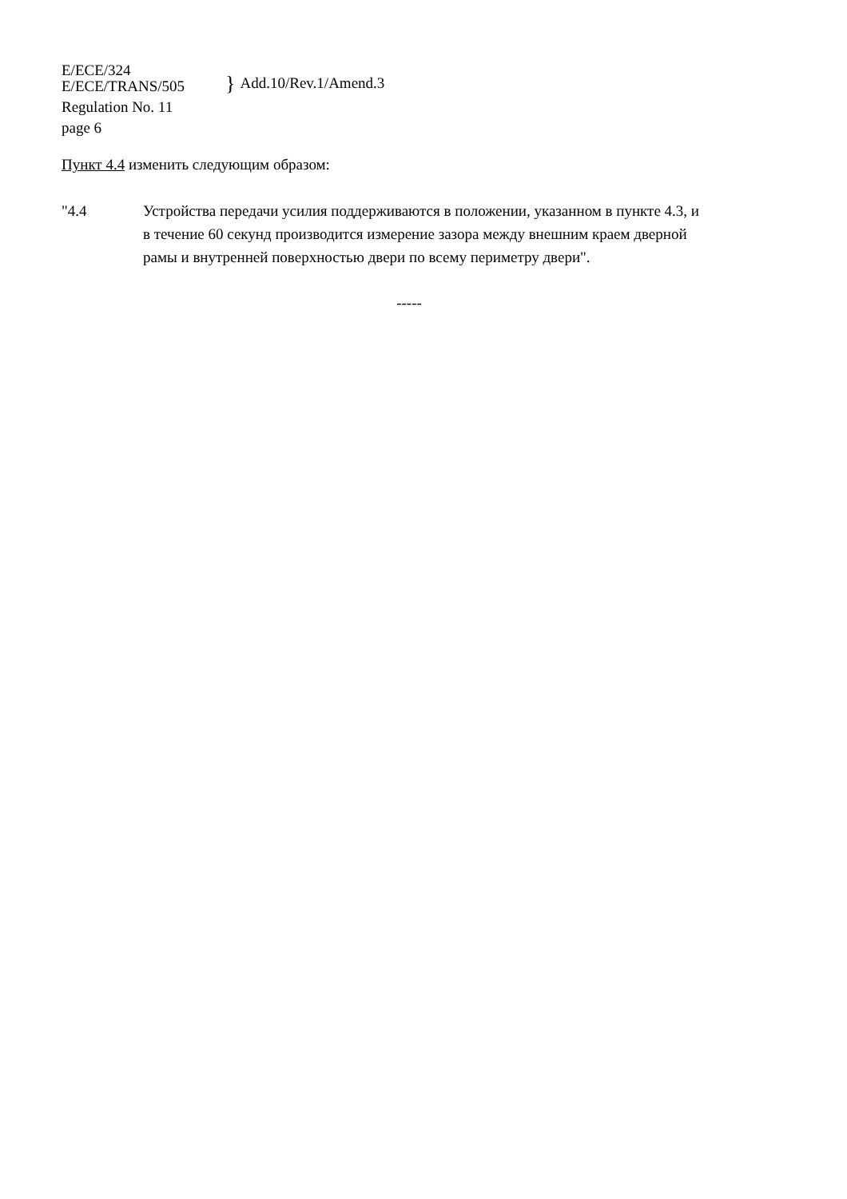E/ECE/324
E/ECE/TRANS/505
} Add.10/Rev.1/Amend.3
Regulation No. 11
page 6
Пункт 4.4 изменить следующим образом:
"4.4 Устройства передачи усилия поддерживаются в положении, указанном в пункте 4.3, и в течение 60 секунд производится измерение зазора между внешним краем дверной рамы и внутренней поверхностью двери по всему периметру двери".
-----